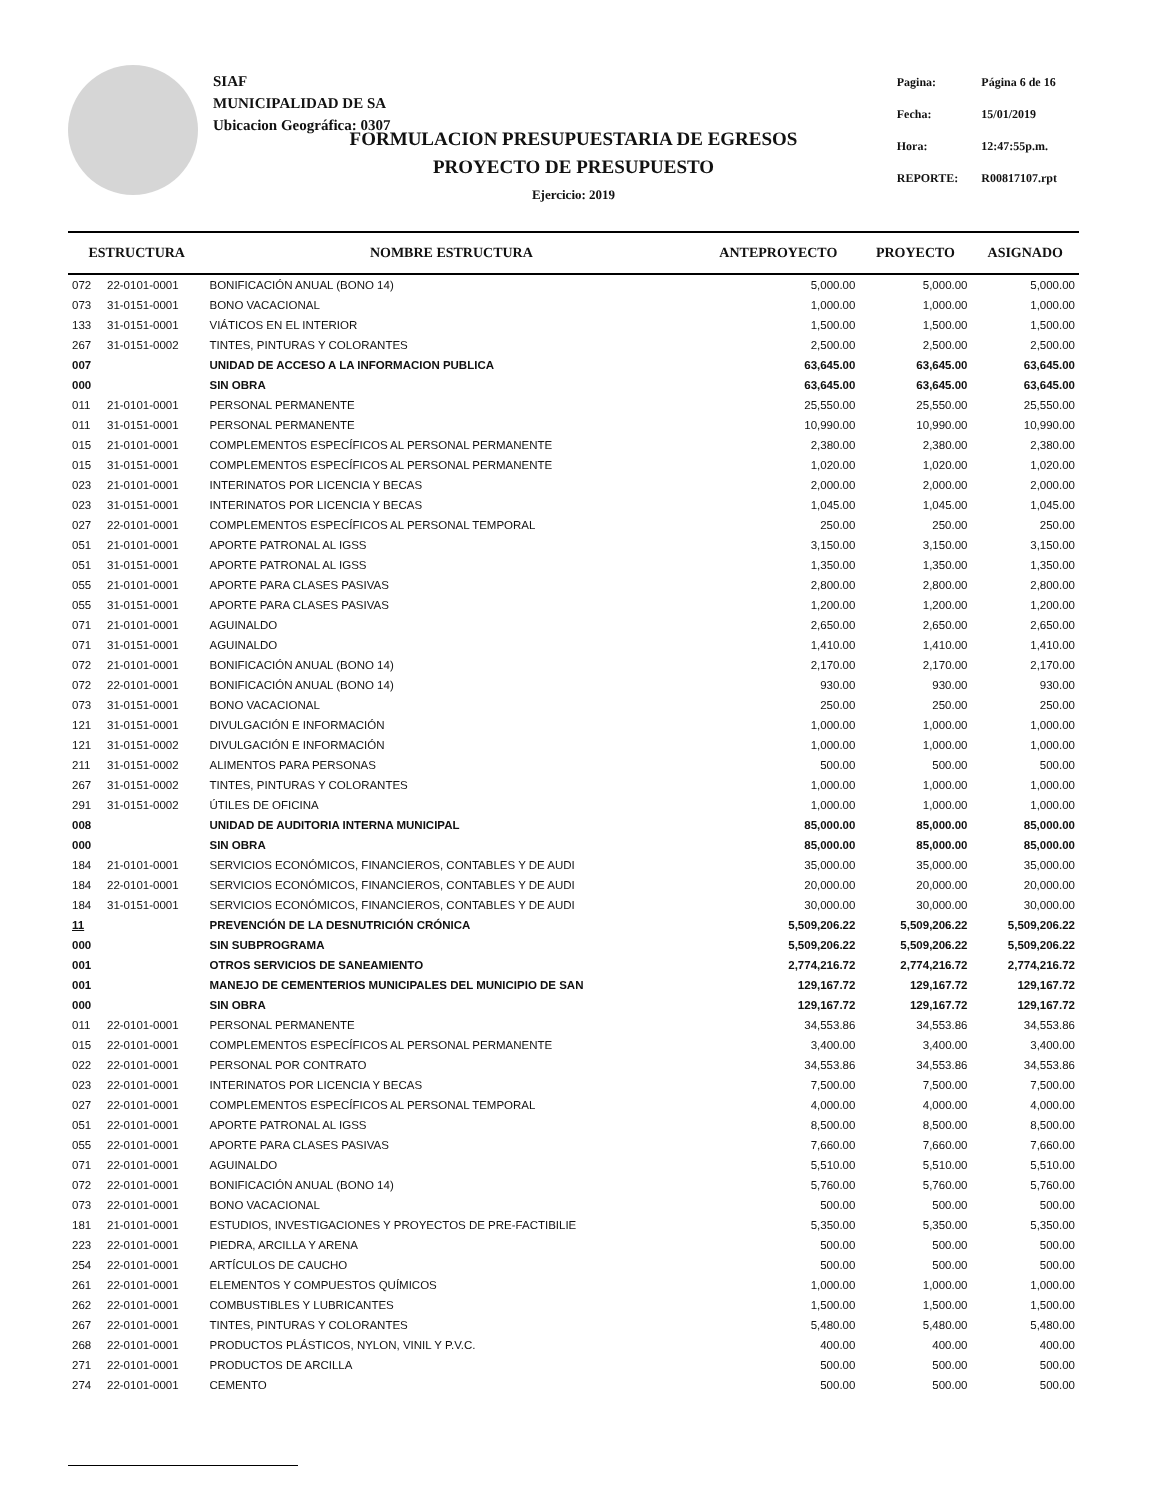SIAF
MUNICIPALIDAD DE SA
Ubicacion Geográfica: 0307
| Pagina: | Página 6 de 16 |
| Fecha: | 15/01/2019 |
| Hora: | 12:47:55p.m. |
| REPORTE: | R00817107.rpt |
FORMULACION PRESUPUESTARIA DE EGRESOS
PROYECTO DE PRESUPUESTO
Ejercicio: 2019
| ESTRUCTURA | | NOMBRE ESTRUCTURA | ANTEPROYECTO | PROYECTO | ASIGNADO |
| --- | --- | --- | --- | --- | --- |
| 072 | 22-0101-0001 | BONIFICACIÓN ANUAL (BONO 14) | 5,000.00 | 5,000.00 | 5,000.00 |
| 073 | 31-0151-0001 | BONO VACACIONAL | 1,000.00 | 1,000.00 | 1,000.00 |
| 133 | 31-0151-0001 | VIÁTICOS EN EL INTERIOR | 1,500.00 | 1,500.00 | 1,500.00 |
| 267 | 31-0151-0002 | TINTES, PINTURAS Y COLORANTES | 2,500.00 | 2,500.00 | 2,500.00 |
| 007 | | UNIDAD DE ACCESO A LA INFORMACION PUBLICA | 63,645.00 | 63,645.00 | 63,645.00 |
| 000 | | SIN OBRA | 63,645.00 | 63,645.00 | 63,645.00 |
| 011 | 21-0101-0001 | PERSONAL PERMANENTE | 25,550.00 | 25,550.00 | 25,550.00 |
| 011 | 31-0151-0001 | PERSONAL PERMANENTE | 10,990.00 | 10,990.00 | 10,990.00 |
| 015 | 21-0101-0001 | COMPLEMENTOS ESPECÍFICOS AL PERSONAL PERMANENTE | 2,380.00 | 2,380.00 | 2,380.00 |
| 015 | 31-0151-0001 | COMPLEMENTOS ESPECÍFICOS AL PERSONAL PERMANENTE | 1,020.00 | 1,020.00 | 1,020.00 |
| 023 | 21-0101-0001 | INTERINATOS POR LICENCIA Y BECAS | 2,000.00 | 2,000.00 | 2,000.00 |
| 023 | 31-0151-0001 | INTERINATOS POR LICENCIA Y BECAS | 1,045.00 | 1,045.00 | 1,045.00 |
| 027 | 22-0101-0001 | COMPLEMENTOS ESPECÍFICOS AL PERSONAL TEMPORAL | 250.00 | 250.00 | 250.00 |
| 051 | 21-0101-0001 | APORTE PATRONAL AL IGSS | 3,150.00 | 3,150.00 | 3,150.00 |
| 051 | 31-0151-0001 | APORTE PATRONAL AL IGSS | 1,350.00 | 1,350.00 | 1,350.00 |
| 055 | 21-0101-0001 | APORTE PARA CLASES PASIVAS | 2,800.00 | 2,800.00 | 2,800.00 |
| 055 | 31-0151-0001 | APORTE PARA CLASES PASIVAS | 1,200.00 | 1,200.00 | 1,200.00 |
| 071 | 21-0101-0001 | AGUINALDO | 2,650.00 | 2,650.00 | 2,650.00 |
| 071 | 31-0151-0001 | AGUINALDO | 1,410.00 | 1,410.00 | 1,410.00 |
| 072 | 21-0101-0001 | BONIFICACIÓN ANUAL (BONO 14) | 2,170.00 | 2,170.00 | 2,170.00 |
| 072 | 22-0101-0001 | BONIFICACIÓN ANUAL (BONO 14) | 930.00 | 930.00 | 930.00 |
| 073 | 31-0151-0001 | BONO VACACIONAL | 250.00 | 250.00 | 250.00 |
| 121 | 31-0151-0001 | DIVULGACIÓN E INFORMACIÓN | 1,000.00 | 1,000.00 | 1,000.00 |
| 121 | 31-0151-0002 | DIVULGACIÓN E INFORMACIÓN | 1,000.00 | 1,000.00 | 1,000.00 |
| 211 | 31-0151-0002 | ALIMENTOS PARA PERSONAS | 500.00 | 500.00 | 500.00 |
| 267 | 31-0151-0002 | TINTES, PINTURAS Y COLORANTES | 1,000.00 | 1,000.00 | 1,000.00 |
| 291 | 31-0151-0002 | ÚTILES DE OFICINA | 1,000.00 | 1,000.00 | 1,000.00 |
| 008 | | UNIDAD DE AUDITORIA INTERNA MUNICIPAL | 85,000.00 | 85,000.00 | 85,000.00 |
| 000 | | SIN OBRA | 85,000.00 | 85,000.00 | 85,000.00 |
| 184 | 21-0101-0001 | SERVICIOS ECONÓMICOS, FINANCIEROS, CONTABLES Y DE AUDI | 35,000.00 | 35,000.00 | 35,000.00 |
| 184 | 22-0101-0001 | SERVICIOS ECONÓMICOS, FINANCIEROS, CONTABLES Y DE AUDI | 20,000.00 | 20,000.00 | 20,000.00 |
| 184 | 31-0151-0001 | SERVICIOS ECONÓMICOS, FINANCIEROS, CONTABLES Y DE AUDI | 30,000.00 | 30,000.00 | 30,000.00 |
| 11 | | PREVENCIÓN DE LA DESNUTRICIÓN CRÓNICA | 5,509,206.22 | 5,509,206.22 | 5,509,206.22 |
| 000 | | SIN SUBPROGRAMA | 5,509,206.22 | 5,509,206.22 | 5,509,206.22 |
| 001 | | OTROS SERVICIOS DE SANEAMIENTO | 2,774,216.72 | 2,774,216.72 | 2,774,216.72 |
| 001 | | MANEJO DE CEMENTERIOS MUNICIPALES DEL MUNICIPIO DE SAN | 129,167.72 | 129,167.72 | 129,167.72 |
| 000 | | SIN OBRA | 129,167.72 | 129,167.72 | 129,167.72 |
| 011 | 22-0101-0001 | PERSONAL PERMANENTE | 34,553.86 | 34,553.86 | 34,553.86 |
| 015 | 22-0101-0001 | COMPLEMENTOS ESPECÍFICOS AL PERSONAL PERMANENTE | 3,400.00 | 3,400.00 | 3,400.00 |
| 022 | 22-0101-0001 | PERSONAL POR CONTRATO | 34,553.86 | 34,553.86 | 34,553.86 |
| 023 | 22-0101-0001 | INTERINATOS POR LICENCIA Y BECAS | 7,500.00 | 7,500.00 | 7,500.00 |
| 027 | 22-0101-0001 | COMPLEMENTOS ESPECÍFICOS AL PERSONAL TEMPORAL | 4,000.00 | 4,000.00 | 4,000.00 |
| 051 | 22-0101-0001 | APORTE PATRONAL AL IGSS | 8,500.00 | 8,500.00 | 8,500.00 |
| 055 | 22-0101-0001 | APORTE PARA CLASES PASIVAS | 7,660.00 | 7,660.00 | 7,660.00 |
| 071 | 22-0101-0001 | AGUINALDO | 5,510.00 | 5,510.00 | 5,510.00 |
| 072 | 22-0101-0001 | BONIFICACIÓN ANUAL (BONO 14) | 5,760.00 | 5,760.00 | 5,760.00 |
| 073 | 22-0101-0001 | BONO VACACIONAL | 500.00 | 500.00 | 500.00 |
| 181 | 21-0101-0001 | ESTUDIOS, INVESTIGACIONES Y PROYECTOS DE PRE-FACTIBILIE | 5,350.00 | 5,350.00 | 5,350.00 |
| 223 | 22-0101-0001 | PIEDRA, ARCILLA Y ARENA | 500.00 | 500.00 | 500.00 |
| 254 | 22-0101-0001 | ARTÍCULOS DE CAUCHO | 500.00 | 500.00 | 500.00 |
| 261 | 22-0101-0001 | ELEMENTOS Y COMPUESTOS QUÍMICOS | 1,000.00 | 1,000.00 | 1,000.00 |
| 262 | 22-0101-0001 | COMBUSTIBLES Y LUBRICANTES | 1,500.00 | 1,500.00 | 1,500.00 |
| 267 | 22-0101-0001 | TINTES, PINTURAS Y COLORANTES | 5,480.00 | 5,480.00 | 5,480.00 |
| 268 | 22-0101-0001 | PRODUCTOS PLÁSTICOS, NYLON, VINIL Y P.V.C. | 400.00 | 400.00 | 400.00 |
| 271 | 22-0101-0001 | PRODUCTOS DE ARCILLA | 500.00 | 500.00 | 500.00 |
| 274 | 22-0101-0001 | CEMENTO | 500.00 | 500.00 | 500.00 |